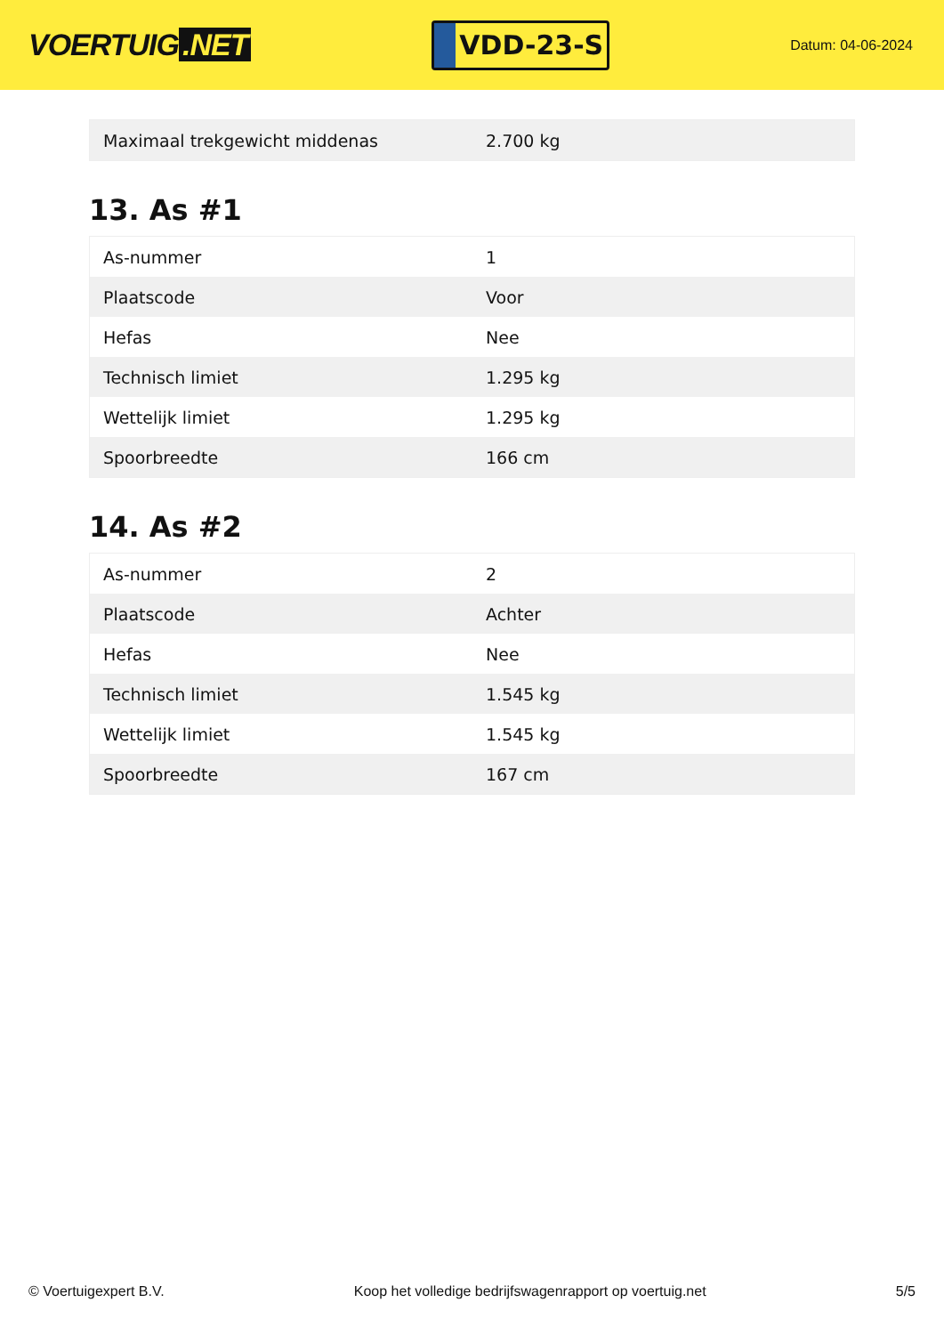VOERTUIG.NET
VDD-23-S
Datum: 04-06-2024
| Maximaal trekgewicht middenas | 2.700 kg |
13. As #1
| As-nummer | 1 |
| Plaatscode | Voor |
| Hefas | Nee |
| Technisch limiet | 1.295 kg |
| Wettelijk limiet | 1.295 kg |
| Spoorbreedte | 166 cm |
14. As #2
| As-nummer | 2 |
| Plaatscode | Achter |
| Hefas | Nee |
| Technisch limiet | 1.545 kg |
| Wettelijk limiet | 1.545 kg |
| Spoorbreedte | 167 cm |
© Voertuigexpert B.V. Koop het volledige bedrijfswagenrapport op voertuig.net 5/5